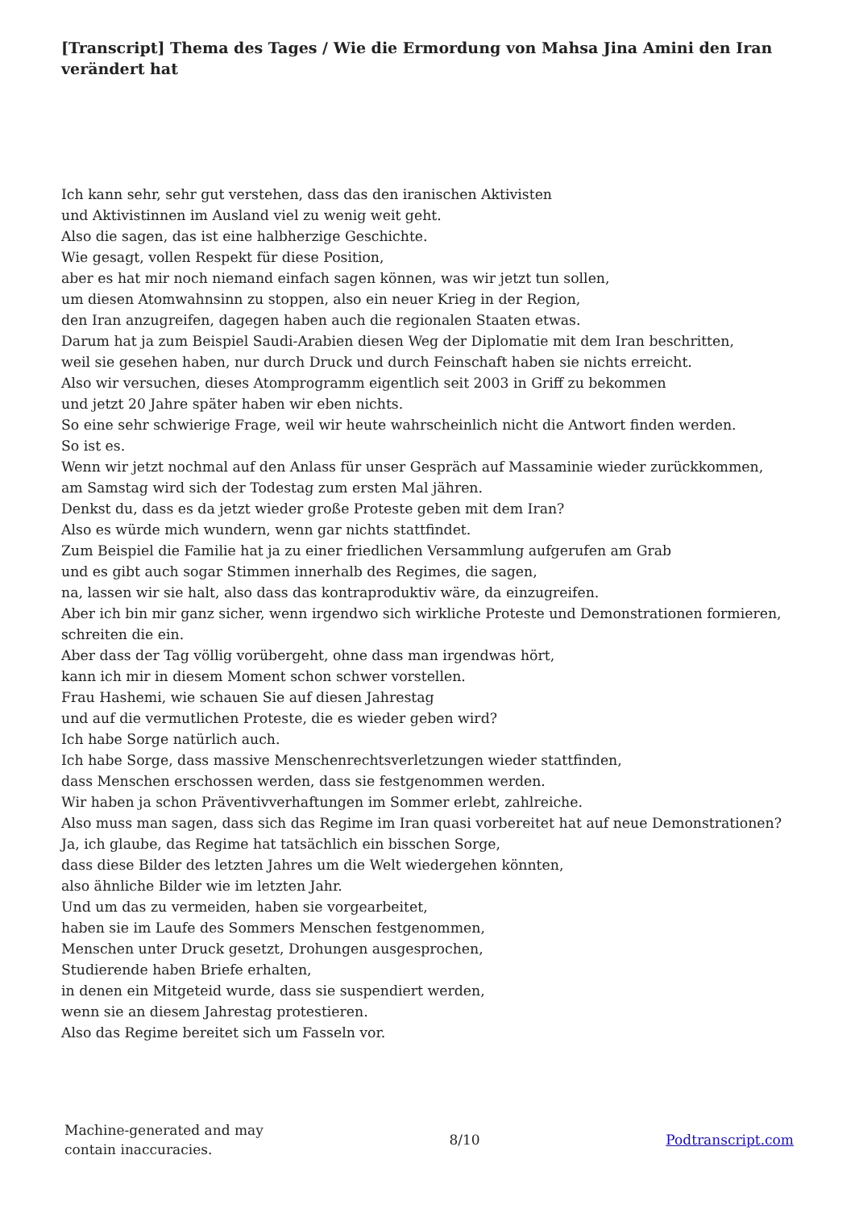[Transcript] Thema des Tages / Wie die Ermordung von Mahsa Jina Amini den Iran verändert hat
Ich kann sehr, sehr gut verstehen, dass das den iranischen Aktivisten
und Aktivistinnen im Ausland viel zu wenig weit geht.
Also die sagen, das ist eine halbherzige Geschichte.
Wie gesagt, vollen Respekt für diese Position,
aber es hat mir noch niemand einfach sagen können, was wir jetzt tun sollen,
um diesen Atomwahnsinn zu stoppen, also ein neuer Krieg in der Region,
den Iran anzugreifen, dagegen haben auch die regionalen Staaten etwas.
Darum hat ja zum Beispiel Saudi-Arabien diesen Weg der Diplomatie mit dem Iran beschritten,
weil sie gesehen haben, nur durch Druck und durch Feinschaft haben sie nichts erreicht.
Also wir versuchen, dieses Atomprogramm eigentlich seit 2003 in Griff zu bekommen
und jetzt 20 Jahre später haben wir eben nichts.
So eine sehr schwierige Frage, weil wir heute wahrscheinlich nicht die Antwort finden werden.
So ist es.
Wenn wir jetzt nochmal auf den Anlass für unser Gespräch auf Massaminie wieder zurückkommen,
am Samstag wird sich der Todestag zum ersten Mal jähren.
Denkst du, dass es da jetzt wieder große Proteste geben mit dem Iran?
Also es würde mich wundern, wenn gar nichts stattfindet.
Zum Beispiel die Familie hat ja zu einer friedlichen Versammlung aufgerufen am Grab
und es gibt auch sogar Stimmen innerhalb des Regimes, die sagen,
na, lassen wir sie halt, also dass das kontraproduktiv wäre, da einzugreifen.
Aber ich bin mir ganz sicher, wenn irgendwo sich wirkliche Proteste und Demonstrationen formieren,
schreiten die ein.
Aber dass der Tag völlig vorübergeht, ohne dass man irgendwas hört,
kann ich mir in diesem Moment schon schwer vorstellen.
Frau Hashemi, wie schauen Sie auf diesen Jahrestag
und auf die vermutlichen Proteste, die es wieder geben wird?
Ich habe Sorge natürlich auch.
Ich habe Sorge, dass massive Menschenrechtsverletzungen wieder stattfinden,
dass Menschen erschossen werden, dass sie festgenommen werden.
Wir haben ja schon Präventivverhaftungen im Sommer erlebt, zahlreiche.
Also muss man sagen, dass sich das Regime im Iran quasi vorbereitet hat auf neue Demonstrationen?
Ja, ich glaube, das Regime hat tatsächlich ein bisschen Sorge,
dass diese Bilder des letzten Jahres um die Welt wiedergehen könnten,
also ähnliche Bilder wie im letzten Jahr.
Und um das zu vermeiden, haben sie vorgearbeitet,
haben sie im Laufe des Sommers Menschen festgenommen,
Menschen unter Druck gesetzt, Drohungen ausgesprochen,
Studierende haben Briefe erhalten,
in denen ein Mitgeteid wurde, dass sie suspendiert werden,
wenn sie an diesem Jahrestag protestieren.
Also das Regime bereitet sich um Fasseln vor.
Machine-generated and may
contain inaccuracies.
8/10 Podtranscript.com